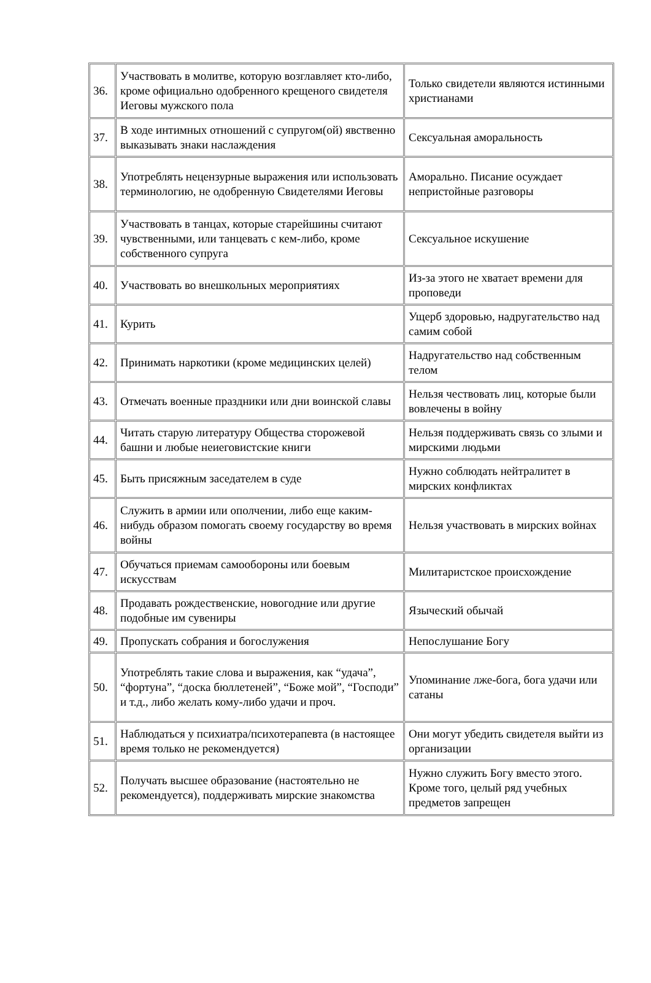| 36. | Участвовать в молитве, которую возглавляет кто-либо, кроме официально одобренного крещеного свидетеля Иеговы мужского пола | Только свидетели являются истинными христианами |
| 37. | В ходе интимных отношений с супругом(ой) явственно выказывать знаки наслаждения | Сексуальная аморальность |
| 38. | Употреблять нецензурные выражения или использовать терминологию, не одобренную Свидетелями Иеговы | Аморально. Писание осуждает непристойные разговоры |
| 39. | Участвовать в танцах, которые старейшины считают чувственными, или танцевать с кем-либо, кроме собственного супруга | Сексуальное искушение |
| 40. | Участвовать во внешкольных мероприятиях | Из-за этого не хватает времени для проповеди |
| 41. | Курить | Ущерб здоровью, надругательство над самим собой |
| 42. | Принимать наркотики (кроме медицинских целей) | Надругательство над собственным телом |
| 43. | Отмечать военные праздники или дни воинской славы | Нельзя чествовать лиц, которые были вовлечены в войну |
| 44. | Читать старую литературу Общества сторожевой башни и любые неиеговистские книги | Нельзя поддерживать связь со злыми и мирскими людьми |
| 45. | Быть присяжным заседателем в суде | Нужно соблюдать нейтралитет в мирских конфликтах |
| 46. | Служить в армии или ополчении, либо еще каким-нибудь образом помогать своему государству во время войны | Нельзя участвовать в мирских войнах |
| 47. | Обучаться приемам самообороны или боевым искусствам | Милитаристское происхождение |
| 48. | Продавать рождественские, новогодние или другие подобные им сувениры | Языческий обычай |
| 49. | Пропускать собрания и богослужения | Непослушание Богу |
| 50. | Употреблять такие слова и выражения, как “удача”, “фортуна”, “доска бюллетеней”, “Боже мой”, “Господи” и т.д., либо желать кому-либо удачи и проч. | Упоминание лже-бога, бога удачи или сатаны |
| 51. | Наблюдаться у психиатра/психотерапевта (в настоящее время только не рекомендуется) | Они могут убедить свидетеля выйти из организации |
| 52. | Получать высшее образование (настоятельно не рекомендуется), поддерживать мирские знакомства | Нужно служить Богу вместо этого. Кроме того, целый ряд учебных предметов запрещен |